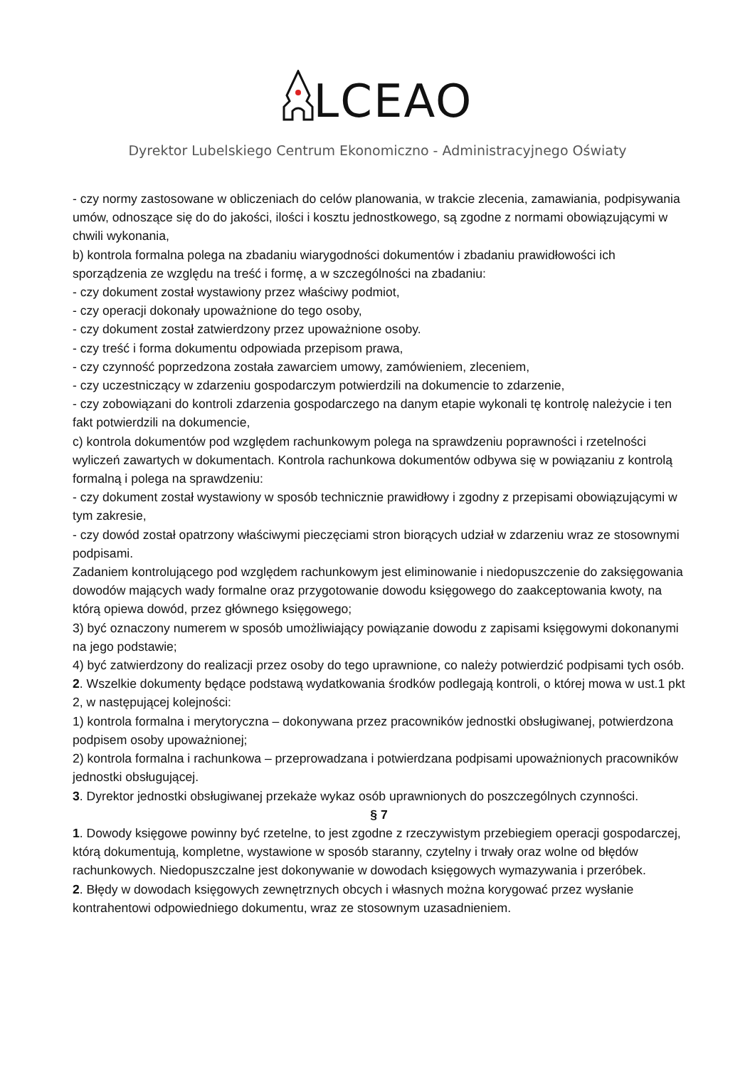LCEAO
Dyrektor Lubelskiego Centrum Ekonomiczno - Administracyjnego Oświaty
- czy normy zastosowane w obliczeniach do celów planowania, w trakcie zlecenia, zamawiania, podpisywania umów, odnoszące się do do jakości, ilości i kosztu jednostkowego, są zgodne z normami obowiązującymi w chwili wykonania,
b) kontrola formalna polega na zbadaniu wiarygodności dokumentów i zbadaniu prawidłowości ich sporządzenia ze względu na treść i formę, a w szczególności na zbadaniu:
- czy dokument został wystawiony przez właściwy podmiot,
- czy operacji dokonały upoważnione do tego osoby,
- czy dokument został zatwierdzony przez upoważnione osoby.
- czy treść i forma dokumentu odpowiada przepisom prawa,
- czy czynność poprzedzona została zawarciem umowy, zamówieniem, zleceniem,
- czy uczestniczący w zdarzeniu gospodarczym potwierdzili na dokumencie to zdarzenie,
- czy zobowiązani do kontroli zdarzenia gospodarczego na danym etapie wykonali tę kontrolę należycie i ten fakt potwierdzili na dokumencie,
c) kontrola dokumentów pod względem rachunkowym polega na sprawdzeniu poprawności i rzetelności wyliczeń zawartych w dokumentach. Kontrola rachunkowa dokumentów odbywa się w powiązaniu z kontrolą formalną i polega na sprawdzeniu:
- czy dokument został wystawiony w sposób technicznie prawidłowy i zgodny z przepisami obowiązującymi w tym zakresie,
- czy dowód został opatrzony właściwymi pieczęciami stron biorących udział w zdarzeniu wraz ze stosownymi podpisami.
Zadaniem kontrolującego pod względem rachunkowym jest eliminowanie i niedopuszczenie do zaksięgowania dowodów mających wady formalne oraz przygotowanie dowodu księgowego do zaakceptowania kwoty, na którą opiewa dowód, przez głównego księgowego;
3) być oznaczony numerem w sposób umożliwiający powiązanie dowodu z zapisami księgowymi dokonanymi na jego podstawie;
4) być zatwierdzony do realizacji przez osoby do tego uprawnione, co należy potwierdzić podpisami tych osób.
2. Wszelkie dokumenty będące podstawą wydatkowania środków podlegają kontroli, o której mowa w ust.1 pkt 2, w następującej kolejności:
1) kontrola formalna i merytoryczna – dokonywana przez pracowników jednostki obsługiwanej, potwierdzona podpisem osoby upoważnionej;
2) kontrola formalna i rachunkowa – przeprowadzana i potwierdzana podpisami upoważnionych pracowników jednostki obsługującej.
3. Dyrektor jednostki obsługiwanej przekaże wykaz osób uprawnionych do poszczególnych czynności.
§ 7
1. Dowody księgowe powinny być rzetelne, to jest zgodne z rzeczywistym przebiegiem operacji gospodarczej, którą dokumentują, kompletne, wystawione w sposób staranny, czytelny i trwały oraz wolne od błędów rachunkowych. Niedopuszczalne jest dokonywanie w dowodach księgowych wymazywania i przeróbek.
2. Błędy w dowodach księgowych zewnętrznych obcych i własnych można korygować przez wysłanie kontrahentowi odpowiedniego dokumentu, wraz ze stosownym uzasadnieniem.